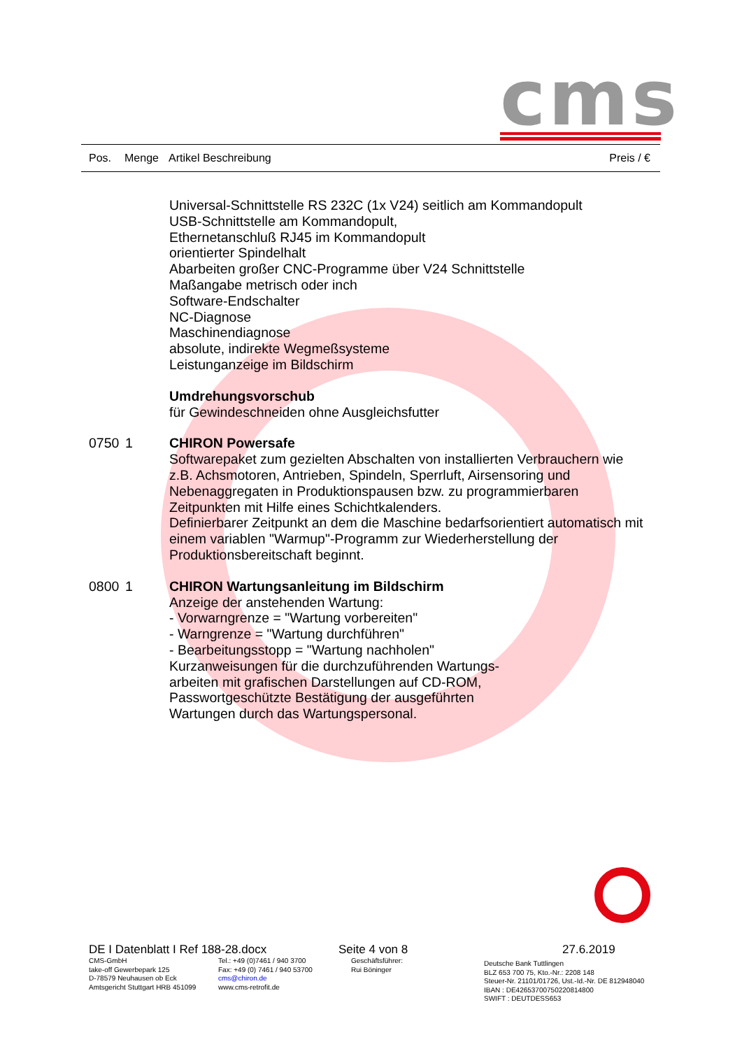cms
Pos. Menge Artikel Beschreibung Preis / €
Universal-Schnittstelle RS 232C (1x V24) seitlich am Kommandopult
USB-Schnittstelle am Kommandopult,
Ethernetanschluß RJ45 im Kommandopult
orientierter Spindelhalt
Abarbeiten großer CNC-Programme über V24 Schnittstelle
Maßangabe metrisch oder inch
Software-Endschalter
NC-Diagnose
Maschinendiagnose
absolute, indirekte Wegmeßsysteme
Leistunganzeige im Bildschirm
Umdrehungsvorschub
für Gewindeschneiden ohne Ausgleichsfutter
0750 1 CHIRON Powersafe
Softwarepaket zum gezielten Abschalten von installierten Verbrauchern wie z.B. Achsmotoren, Antrieben, Spindeln, Sperrluft, Airsensoring und Nebenaggregaten in Produktionspausen bzw. zu programmierbaren Zeitpunkten mit Hilfe eines Schichtkalenders.
Definierbarer Zeitpunkt an dem die Maschine bedarfsorientiert automatisch mit einem variablen "Warmup"-Programm zur Wiederherstellung der Produktionsbereitschaft beginnt.
0800 1 CHIRON Wartungsanleitung im Bildschirm
Anzeige der anstehenden Wartung:
- Vorwarngrenze = "Wartung vorbereiten"
- Warngrenze = "Wartung durchführen"
- Bearbeitungsstopp = "Wartung nachholen"
Kurzanweisungen für die durchzuführenden Wartungs-
arbeiten mit grafischen Darstellungen auf CD-ROM,
Passwortgeschützte Bestätigung der ausgeführten
Wartungen durch das Wartungspersonal.
DE I Datenblatt I Ref 188-28.docx Seite 4 von 8 27.6.2019
CMS-GmbH
take-off Gewerbepark 125
D-78579 Neuhausen ob Eck
Amtsgericht Stuttgart HRB 451099
Tel.: +49 (0)7461 / 940 3700
Fax: +49 (0) 7461 / 940 53700
cms@chiron.de
www.cms-retrofit.de
Geschäftsführer:
Rui Böninger
Deutsche Bank Tuttlingen
BLZ 653 700 75, Kto.-Nr.: 2208 148
Steuer-Nr. 21101/01726, Ust.-Id.-Nr. DE 812948040
IBAN : DE42653700750220814800
SWIFT : DEUTDESS653